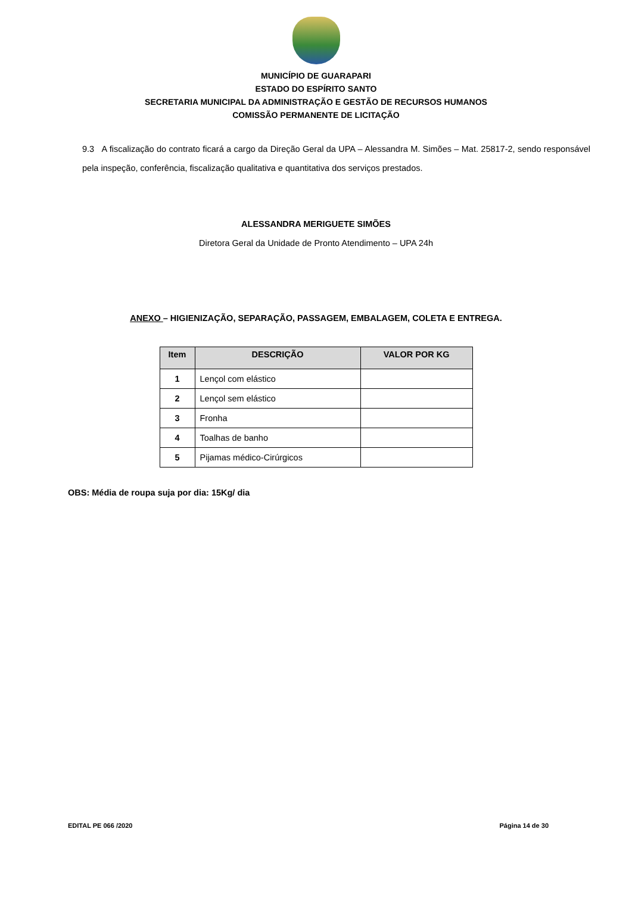MUNICÍPIO DE GUARAPARI
ESTADO DO ESPÍRITO SANTO
SECRETARIA MUNICIPAL DA ADMINISTRAÇÃO E GESTÃO DE RECURSOS HUMANOS
COMISSÃO PERMANENTE DE LICITAÇÃO
9.3 A fiscalização do contrato ficará a cargo da Direção Geral da UPA – Alessandra M. Simões – Mat. 25817-2, sendo responsável pela inspeção, conferência, fiscalização qualitativa e quantitativa dos serviços prestados.
ALESSANDRA MERIGUETE SIMÕES
Diretora Geral da Unidade de Pronto Atendimento – UPA 24h
ANEXO – HIGIENIZAÇÃO, SEPARAÇÃO, PASSAGEM, EMBALAGEM, COLETA E ENTREGA.
| Item | DESCRIÇÃO | VALOR POR KG |
| --- | --- | --- |
| 1 | Lençol com elástico | |
| 2 | Lençol sem elástico | |
| 3 | Fronha | |
| 4 | Toalhas de banho | |
| 5 | Pijamas médico-Cirúrgicos | |
OBS: Média de roupa suja por dia: 15Kg/ dia
EDITAL PE 066 /2020 Página 14 de 30